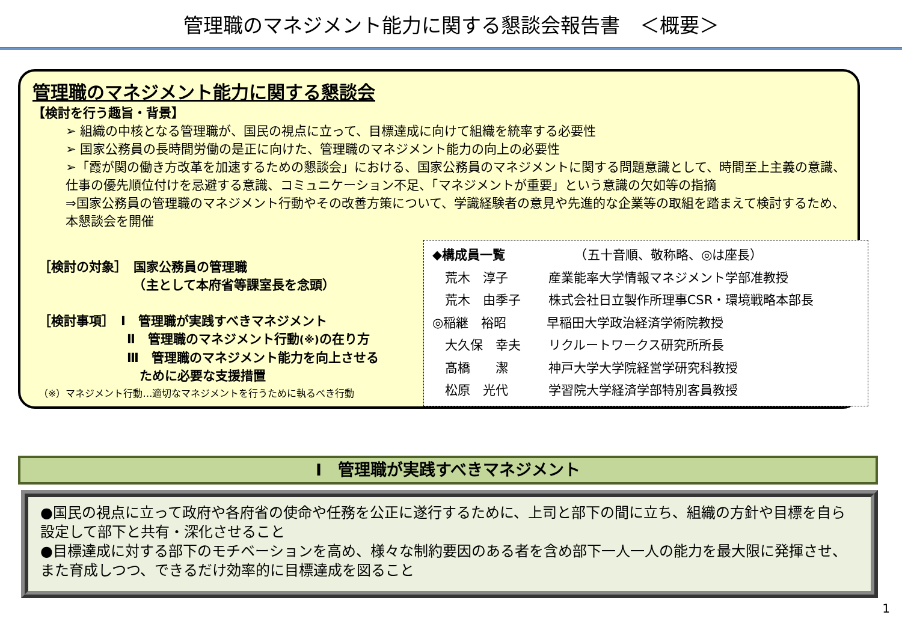管理職のマネジメント能力に関する懇談会報告書　＜概要＞
管理職のマネジメント能力に関する懇談会
【検討を行う趣旨・背景】
➢ 組織の中核となる管理職が、国民の視点に立って、目標達成に向けて組織を統率する必要性
➢ 国家公務員の長時間労働の是正に向けた、管理職のマネジメント能力の向上の必要性
➢「霞が関の働き方改革を加速するための懇談会」における、国家公務員のマネジメントに関する問題意識として、時間至上主義の意識、仕事の優先順位付けを忌避する意識、コミュニケーション不足、「マネジメントが重要」という意識の欠如等の指摘
⇒国家公務員の管理職のマネジメント行動やその改善方策について、学識経験者の意見や先進的な企業等の取組を踏まえて検討するため、本懇談会を開催
［検討の対象］　国家公務員の管理職
　　　　　　　　（主として本府省等課室長を念頭）
［検討事項］　Ⅰ　管理職が実践すべきマネジメント
　　　　　　　Ⅱ　管理職のマネジメント行動(※) の在り方
　　　　　　　Ⅲ　管理職のマネジメント能力を向上させる
　　　　　　　　ために必要な支援措置
（※）マネジメント行動…適切なマネジメントを行うために執るべき行動
◆構成員一覧　　　　　　（五十音順、敬称略、◎は座長）
　荒木　淳子 産業能率大学情報マネジメント学部准教授
　荒木　由季子 株式会社日立製作所理事CSR・環境戦略本部長
◎ 稲継　裕昭 早稲田大学政治経済学術院教授
　大久保　幸夫 リクルートワークス研究所所長
　髙橋　　潔 神戸大学大学院経営学研究科教授
　松原　光代 学習院大学経済学部特別客員教授
Ⅰ　管理職が実践すべきマネジメント
●国民の視点に立って政府や各府省の使命や任務を公正に遂行するために、上司と部下の間に立ち、組織の方針や目標を自ら設定して部下と共有・深化させること
●目標達成に対する部下のモチベーションを高め、様々な制約要因のある者を含め部下一人一人の能力を最大限に発揮させ、また育成しつつ、できるだけ効率的に目標達成を図ること
1